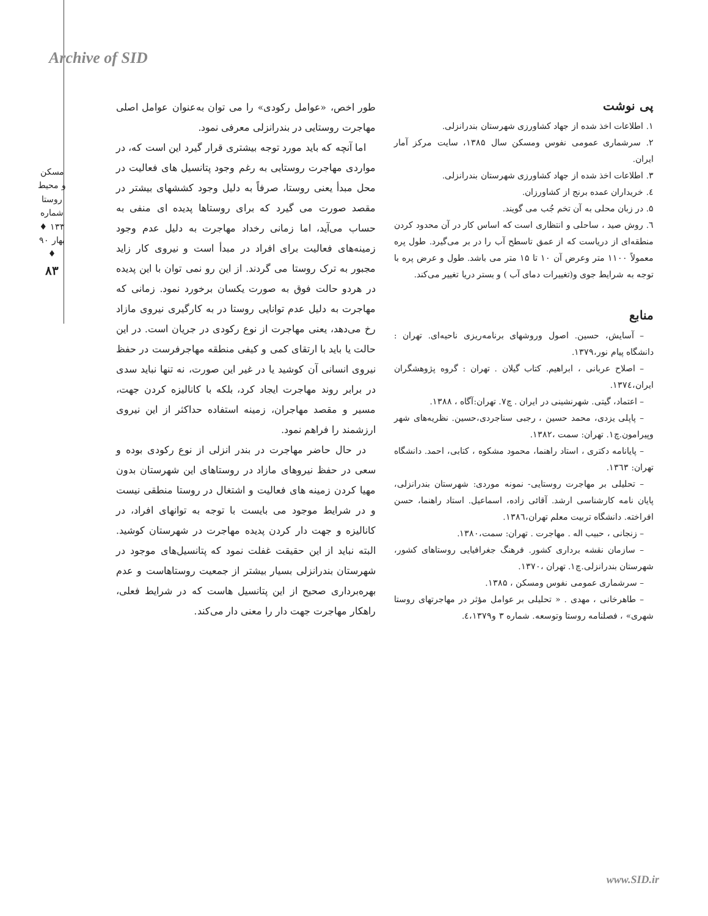Archive of SID
مسکن و محیط روستا
شماره ۱۳۳ ♦ بهار ۹۰ ♦
۸۳
طور اخص، «عوامل رکودی» را می توان به‌عنوان عوامل اصلی مهاجرت روستایی در بندرانزلی معرفی نمود.
اما آنچه که باید مورد توجه بیشتری قرار گیرد این است که، در مواردی مهاجرت روستایی به رغم وجود پتانسیل های فعالیت در محل مبدأ یعنی روستا، صرفاً به دلیل وجود کششهای بیشتر در مقصد صورت می گیرد که برای روستاها پدیده ای منفی به حساب می‌آید، اما زمانی رخداد مهاجرت به دلیل عدم وجود زمینه‌های فعالیت برای افراد در مبدأ است و نیروی کار زاید مجبور به ترک روستا می گردند. از این رو نمی توان با این پدیده در هردو حالت فوق به صورت یکسان برخورد نمود. زمانی که مهاجرت به دلیل عدم توانایی روستا در به کارگیری نیروی مازاد رخ می‌دهد، یعنی مهاجرت از نوع رکودی در جریان است. در این حالت یا باید با ارتقای کمی و کیفی منطقه مهاجرفرست در حفظ نیروی انسانی آن کوشید یا در غیر این صورت، نه تنها نباید سدی در برابر روند مهاجرت ایجاد کرد، بلکه با کانالیزه کردن جهت، مسیر و مقصد مهاجران، زمینه استفاده حداکثر از این نیروی ارزشمند را فراهم نمود.
در حال حاضر مهاجرت در بندر انزلی از نوع رکودی بوده و سعی در حفظ نیروهای مازاد در روستاهای این شهرستان بدون مهیا کردن زمینه های فعالیت و اشتغال در روستا منطقی نیست و در شرایط موجود می بایست با توجه به توانهای افراد، در کانالیزه و جهت دار کردن پدیده مهاجرت در شهرستان کوشید. البته نباید از این حقیقت غفلت نمود که پتانسیل‌های موجود در شهرستان بندرانزلی بسیار بیشتر از جمعیت روستاهاست و عدم بهره‌برداری صحیح از این پتانسیل هاست که در شرایط فعلی، راهکار مهاجرت جهت دار را معنی دار می‌کند.
پی نوشت
۱. اطلاعات اخذ شده از جهاد کشاورزی شهرستان بندرانزلی.
۲. سرشماری عمومی نفوس ومسکن سال ۱۳۸۵، سایت مرکز آمار ایران.
۳. اطلاعات اخذ شده از جهاد کشاورزی شهرستان بندرانزلی.
٤. خریداران عمده برنج از کشاورزان.
۵. در زبان محلی به آن تخم جُب می گویند.
٦. روش صید ، ساحلی و انتظاری است که اساس کار در آن محدود کردن منطقه‌ای از دریاست که از عمق تاسطح آب را در بر می‌گیرد. طول پره معمولاً ۱۱۰۰ متر وعرض آن ۱۰ تا ۱۵ متر می باشد. طول و عرض پره با توجه به شرایط جوی و(تغییرات دمای آب ) و بستر دریا تغییر می‌کند.
منابع
– آسایش، حسین. اصول وروشهای برنامه‌ریزی ناحیه‌ای. تهران : دانشگاه پیام نور،۱۳۷۹.
– اصلاح عربانی ، ابراهیم. کتاب گیلان . تهران : گروه پژوهشگران ایران،۱۳۷٤.
– اعتماد، گیتی. شهرنشینی در ایران . چ۷. تهران:آگاه ، ۱۳۸۸.
– پاپلی یزدی، محمد حسین ، رجبی سناجردی،حسین. نظریه‌های شهر وپیرامون.چ۱. تهران: سمت ،۱۳۸۲.
– پایانامه دکتری ، استاد راهنما، محمود مشکوه ، کتابی، احمد. دانشگاه تهران: ١٣٦٣.
– تحلیلی بر مهاجرت روستایی- نمونه موردی: شهرستان بندرانزلی، پایان نامه کارشناسی ارشد. آقائی زاده، اسماعیل. استاد راهنما، حسن افراخته. دانشگاه تربیت معلم تهران،۱۳۸٦.
– زنجانی ، حبیب اله . مهاجرت . تهران: سمت،۱۳۸۰.
– سازمان نقشه برداری کشور. فرهنگ جغرافیایی روستاهای کشور، شهرستان بندرانزلی.چ۱. تهران ،۱۳۷۰.
– سرشماری عمومی نفوس ومسکن ، ۱۳۸۵.
– طاهرخانی ، مهدی . « تحلیلی بر عوامل مؤثر در مهاجرتهای روستا شهری» ، فصلنامه روستا وتوسعه. شماره ۳ و٤،۱۳۷۹.
www.SID.ir